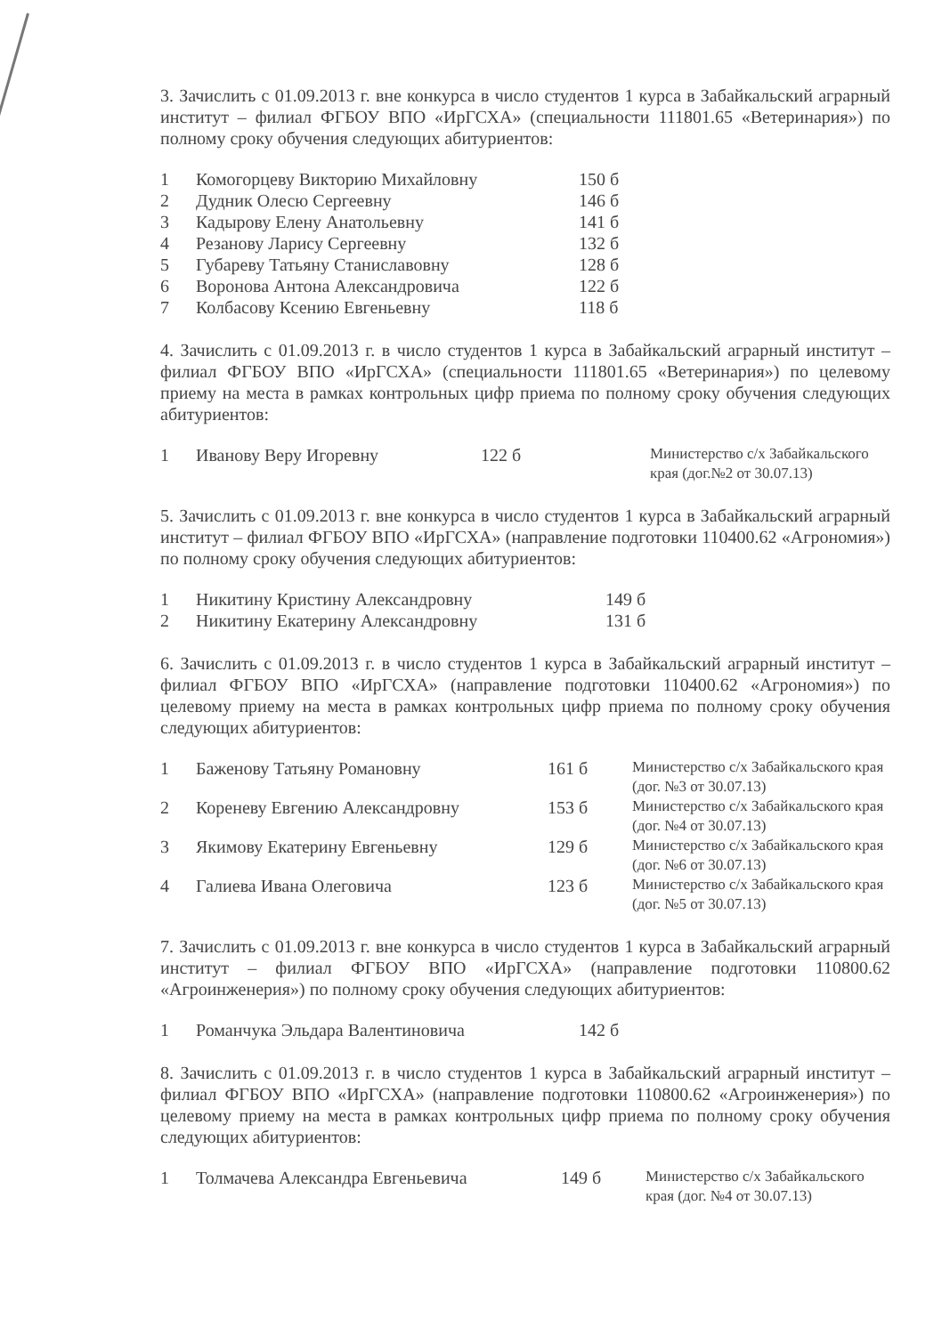3. Зачислить с 01.09.2013 г. вне конкурса в число студентов 1 курса в Забайкальский аграрный институт – филиал ФГБОУ ВПО «ИрГСХА» (специальности 111801.65 «Ветеринария») по полному сроку обучения следующих абитуриентов:
| 1 | Комогорцеву Викторию Михайловну | 150 б |
| 2 | Дудник Олесю Сергеевну | 146 б |
| 3 | Кадырову Елену Анатольевну | 141 б |
| 4 | Резанову Ларису Сергеевну | 132 б |
| 5 | Губареву Татьяну Станиславовну | 128 б |
| 6 | Воронова Антона Александровича | 122 б |
| 7 | Колбасову Ксению Евгеньевну | 118 б |
4. Зачислить с 01.09.2013 г. в число студентов 1 курса в Забайкальский аграрный институт – филиал ФГБОУ ВПО «ИрГСХА» (специальности 111801.65 «Ветеринария») по целевому приему на места в рамках контрольных цифр приема по полному сроку обучения следующих абитуриентов:
| 1 | Иванову Веру Игоревну | 122 б | Министерство с/х Забайкальского края (дог.№2 от 30.07.13) |
5. Зачислить с 01.09.2013 г. вне конкурса в число студентов 1 курса в Забайкальский аграрный институт – филиал ФГБОУ ВПО «ИрГСХА» (направление подготовки 110400.62 «Агрономия») по полному сроку обучения следующих абитуриентов:
| 1 | Никитину Кристину Александровну | 149 б |
| 2 | Никитину Екатерину Александровну | 131 б |
6. Зачислить с 01.09.2013 г. в число студентов 1 курса в Забайкальский аграрный институт – филиал ФГБОУ ВПО «ИрГСХА» (направление подготовки 110400.62 «Агрономия») по целевому приему на места в рамках контрольных цифр приема по полному сроку обучения следующих абитуриентов:
| 1 | Баженову Татьяну Романовну | 161 б | Министерство с/х Забайкальского края (дог. №3 от 30.07.13) |
| 2 | Кореневу Евгению Александровну | 153 б | Министерство с/х Забайкальского края (дог. №4 от 30.07.13) |
| 3 | Якимову Екатерину Евгеньевну | 129 б | Министерство с/х Забайкальского края (дог. №6 от 30.07.13) |
| 4 | Галиева Ивана Олеговича | 123 б | Министерство с/х Забайкальского края (дог. №5 от 30.07.13) |
7. Зачислить с 01.09.2013 г. вне конкурса в число студентов 1 курса в Забайкальский аграрный институт – филиал ФГБОУ ВПО «ИрГСХА» (направление подготовки 110800.62 «Агроинженерия») по полному сроку обучения следующих абитуриентов:
| 1 | Романчука Эльдара Валентиновича | 142 б |
8. Зачислить с 01.09.2013 г. в число студентов 1 курса в Забайкальский аграрный институт – филиал ФГБОУ ВПО «ИрГСХА» (направление подготовки 110800.62 «Агроинженерия») по целевому приему на места в рамках контрольных цифр приема по полному сроку обучения следующих абитуриентов:
| 1 | Толмачева Александра Евгеньевича | 149 б | Министерство с/х Забайкальского края (дог. №4 от 30.07.13) |